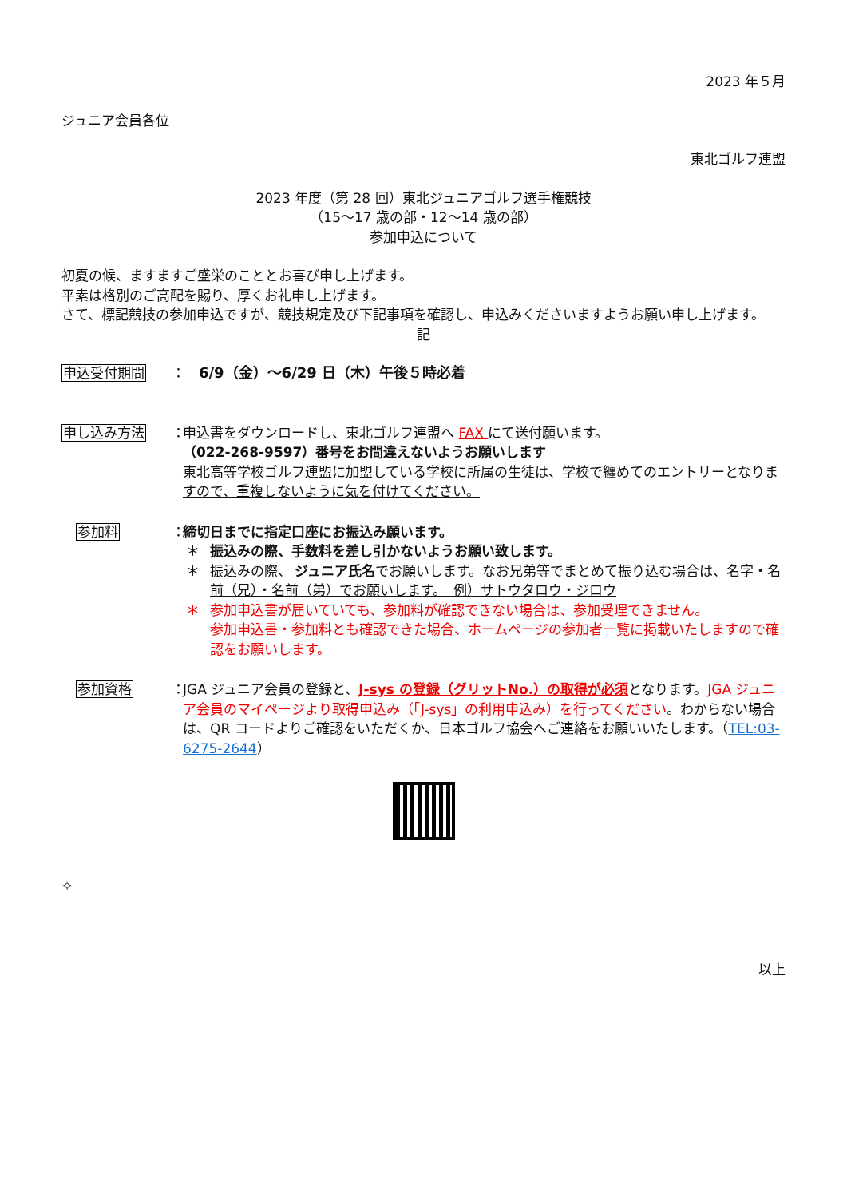2023 年５月
ジュニア会員各位
東北ゴルフ連盟
2023 年度（第 28 回）東北ジュニアゴルフ選手権競技
（15～17 歳の部・12～14 歳の部）
参加申込について
初夏の候、ますますご盛栄のこととお喜び申し上げます。
平素は格別のご高配を賜り、厚くお礼申し上げます。
さて、標記競技の参加申込ですが、競技規定及び下記事項を確認し、申込みくださいますようお願い申し上げます。
記
申込受付期間 ：
6/9（金）～6/29 日（木）午後５時必着
申し込み方法 ：
申込書をダウンロードし、東北ゴルフ連盟へ FAX にて送付願います。
（022-268-9597）番号をお間違えないようお願いします
東北高等学校ゴルフ連盟に加盟している学校に所属の生徒は、学校で纏めてのエントリーとなりますので、重複しないように気を付けてください。
参加料 ：
締切日までに指定口座にお振込み願います。
＊ 振込みの際、手数料を差し引かないようお願い致します。
＊ 振込みの際、 ジュニア氏名でお願いします。なお兄弟等でまとめて振り込む場合は、名字・名前（兄）・名前（弟）でお願いします。　例）サトウタロウ・ジロウ
＊ 参加申込書が届いていても、参加料が確認できない場合は、参加受理できません。
参加申込書・参加料とも確認できた場合、ホームページの参加者一覧に掲載いたしますので確認をお願いします。
参加資格 ：
JGA ジュニア会員の登録と、J-sys の登録（グリットNo.）の取得が必須となります。JGA ジュニア会員のマイページより取得申込み（「J-sys」の利用申込み）を行ってください。わからない場合は、QR コードよりご確認をいただくか、日本ゴルフ協会へご連絡をお願いいたします。（TEL:03-6275-2644）
✧
以上